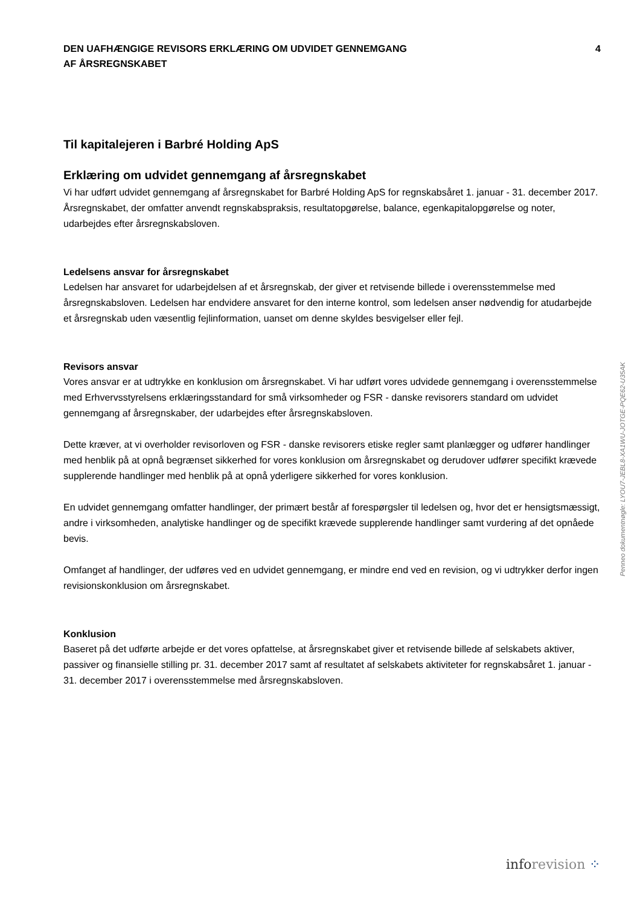DEN UAFHÆNGIGE REVISORS ERKLÆRING OM UDVIDET GENNEMGANG
AF ÅRSREGNSKABET
4
Til kapitalejeren i Barbré Holding ApS
Erklæring om udvidet gennemgang af årsregnskabet
Vi har udført udvidet gennemgang af årsregnskabet for Barbré Holding ApS for regnskabsåret 1. januar - 31. december 2017. Årsregnskabet, der omfatter anvendt regnskabspraksis, resultatopgørelse, balance, egenkapitalopgørelse og noter, udarbejdes efter årsregnskabsloven.
Ledelsens ansvar for årsregnskabet
Ledelsen har ansvaret for udarbejdelsen af et årsregnskab, der giver et retvisende billede i overensstemmelse med årsregnskabsloven. Ledelsen har endvidere ansvaret for den interne kontrol, som ledelsen anser nødvendig for atudarbejde et årsregnskab uden væsentlig fejlinformation, uanset om denne skyldes besvigelser eller fejl.
Revisors ansvar
Vores ansvar er at udtrykke en konklusion om årsregnskabet. Vi har udført vores udvidede gennemgang i overensstemmelse med Erhvervsstyrelsens erklæringsstandard for små virksomheder og FSR - danske revisorers standard om udvidet gennemgang af årsregnskaber, der udarbejdes efter årsregnskabsloven.
Dette kræver, at vi overholder revisorloven og FSR - danske revisorers etiske regler samt planlægger og udfører handlinger med henblik på at opnå begrænset sikkerhed for vores konklusion om årsregnskabet og derudover udfører specifikt krævede supplerende handlinger med henblik på at opnå yderligere sikkerhed for vores konklusion.
En udvidet gennemgang omfatter handlinger, der primært består af forespørgsler til ledelsen og, hvor det er hensigtsmæssigt, andre i virksomheden, analytiske handlinger og de specifikt krævede supplerende handlinger samt vurdering af det opnåede bevis.
Omfanget af handlinger, der udføres ved en udvidet gennemgang, er mindre end ved en revision, og vi udtrykker derfor ingen revisionskonklusion om årsregnskabet.
Konklusion
Baseret på det udførte arbejde er det vores opfattelse, at årsregnskabet giver et retvisende billede af selskabets aktiver, passiver og finansielle stilling pr. 31. december 2017 samt af resultatet af selskabets aktiviteter for regnskabsåret 1. januar - 31. december 2017 i overensstemmelse med årsregnskabsloven.
Penneo dokumentnøgle: LYOU7-JEBL8-XA1WU-JOTGE-PQE62-U35AK
info revision ⁘